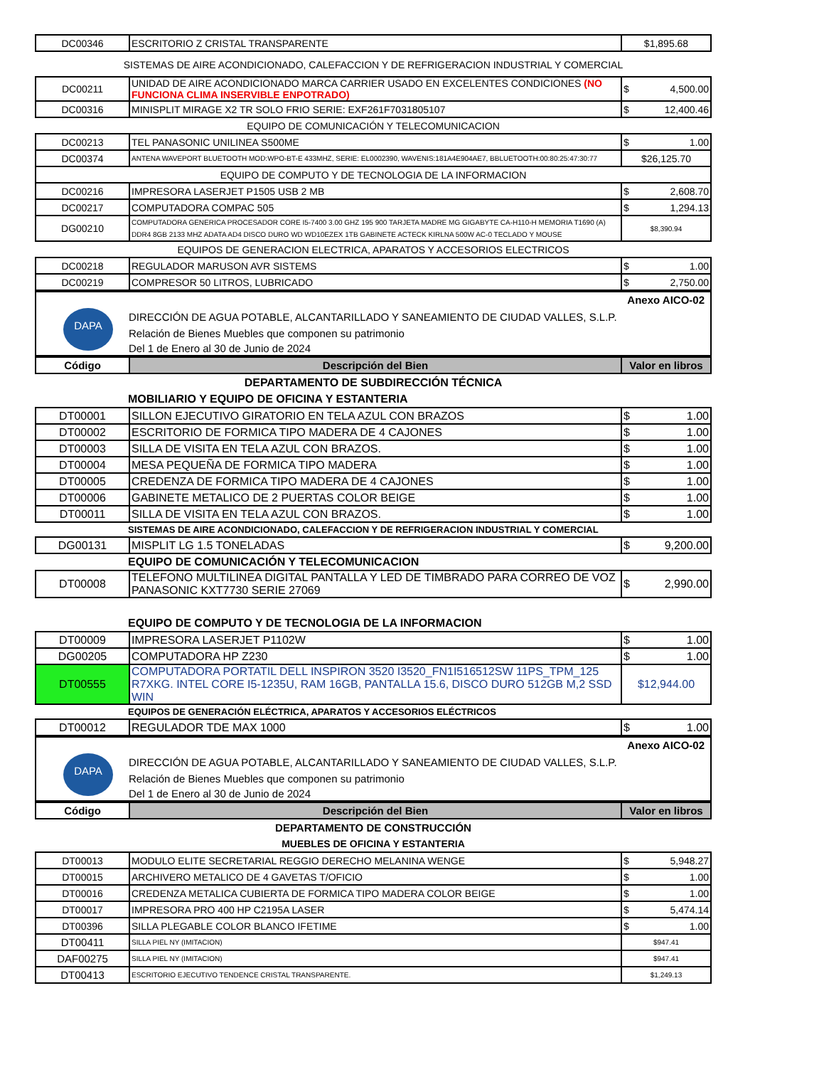| DC00346 | ESCRITORIO Z CRISTAL TRANSPARENTE | $1,895.68 |
SISTEMAS DE AIRE ACONDICIONADO, CALEFACCION Y DE REFRIGERACION INDUSTRIAL Y COMERCIAL
| DC00211 | UNIDAD DE AIRE ACONDICIONADO MARCA CARRIER USADO EN EXCELENTES CONDICIONES (NO FUNCIONA CLIMA INSERVIBLE ENPOTRADO) | $ 4,500.00 |
| DC00316 | MINISPLIT MIRAGE X2 TR SOLO FRIO SERIE: EXF261F7031805107 | $ 12,400.46 |
| EQUIPO DE COMUNICACIÓN Y TELECOMUNICACION | | |
| DC00213 | TEL PANASONIC UNILINEA S500ME | $ 1.00 |
| DC00374 | ANTENA WAVEPORT BLUETOOTH MOD:WPO-BT-E 433MHZ, SERIE: EL0002390, WAVENIS:181A4E904AE7, BBLUETOOTH:00:80:25:47:30:77 | $26,125.70 |
| EQUIPO DE COMPUTO Y DE TECNOLOGIA DE LA INFORMACION | | |
| DC00216 | IMPRESORA LASERJET P1505 USB 2 MB | $ 2,608.70 |
| DC00217 | COMPUTADORA COMPAC 505 | $ 1,294.13 |
| DG00210 | COMPUTADORA GENERICA PROCESADOR CORE I5-7400 3.00 GHZ 195 900 TARJETA MADRE MG GIGABYTE CA-H110-H MEMORIA T1690 (A) DDR4 8GB 2133 MHZ ADATA AD4 DISCO DURO WD WD10EZEX 1TB GABINETE ACTECK KIRLNA 500W AC-0 TECLADO Y MOUSE | $8,390.94 |
| EQUIPOS DE GENERACION ELECTRICA, APARATOS Y ACCESORIOS ELECTRICOS | | |
| DC00218 | REGULADOR MARUSON AVR SISTEMS | $ 1.00 |
| DC00219 | COMPRESOR 50 LITROS, LUBRICADO | $ 2,750.00 |
DAPA
Anexo AICO-02
DIRECCIÓN DE AGUA POTABLE, ALCANTARILLADO Y SANEAMIENTO DE CIUDAD VALLES, S.L.P.
Relación de Bienes Muebles que componen su patrimonio
Del 1 de Enero al 30 de Junio de 2024
| Código | Descripción del Bien | Valor en libros |
DEPARTAMENTO DE SUBDIRECCIÓN TÉCNICA
MOBILIARIO Y EQUIPO DE OFICINA Y ESTANTERIA
| DT00001 | SILLON EJECUTIVO GIRATORIO EN TELA AZUL CON BRAZOS | $ 1.00 |
| DT00002 | ESCRITORIO DE FORMICA TIPO MADERA DE 4 CAJONES | $ 1.00 |
| DT00003 | SILLA DE VISITA EN TELA AZUL CON BRAZOS. | $ 1.00 |
| DT00004 | MESA PEQUEÑA DE FORMICA TIPO MADERA | $ 1.00 |
| DT00005 | CREDENZA DE FORMICA TIPO MADERA DE 4 CAJONES | $ 1.00 |
| DT00006 | GABINETE METALICO DE 2 PUERTAS COLOR BEIGE | $ 1.00 |
| DT00011 | SILLA DE VISITA EN TELA AZUL CON BRAZOS. | $ 1.00 |
SISTEMAS DE AIRE ACONDICIONADO, CALEFACCION Y DE REFRIGERACION INDUSTRIAL Y COMERCIAL
| DG00131 | MISPLIT LG 1.5 TONELADAS | $ 9,200.00 |
EQUIPO DE COMUNICACIÓN Y TELECOMUNICACION
| DT00008 | TELEFONO MULTILINEA DIGITAL PANTALLA Y LED DE TIMBRADO PARA CORREO DE VOZ PANASONIC KXT7730 SERIE 27069 | $ 2,990.00 |
EQUIPO DE COMPUTO Y DE TECNOLOGIA DE LA INFORMACION
| DT00009 | IMPRESORA LASERJET P1102W | $ 1.00 |
| DG00205 | COMPUTADORA HP Z230 | $ 1.00 |
| DT00555 | COMPUTADORA PORTATIL DELL INSPIRON 3520 I3520_FN1I516512SW 11PS_TPM_125 R7XKG. INTEL CORE I5-1235U, RAM 16GB, PANTALLA 15.6, DISCO DURO 512GB M,2 SSD WIN | $12,944.00 |
EQUIPOS DE GENERACIÓN ELÉCTRICA, APARATOS Y ACCESORIOS ELÉCTRICOS
| DT00012 | REGULADOR TDE MAX 1000 | $ 1.00 |
DAPA
Anexo AICO-02
DIRECCIÓN DE AGUA POTABLE, ALCANTARILLADO Y SANEAMIENTO DE CIUDAD VALLES, S.L.P.
Relación de Bienes Muebles que componen su patrimonio
Del 1 de Enero al 30 de Junio de 2024
| Código | Descripción del Bien | Valor en libros |
DEPARTAMENTO DE CONSTRUCCIÓN
MUEBLES DE OFICINA Y ESTANTERIA
| DT00013 | MODULO ELITE SECRETARIAL REGGIO DERECHO MELANINA WENGE | $ 5,948.27 |
| DT00015 | ARCHIVERO METALICO DE 4 GAVETAS T/OFICIO | $ 1.00 |
| DT00016 | CREDENZA METALICA CUBIERTA DE FORMICA TIPO MADERA COLOR BEIGE | $ 1.00 |
| DT00017 | IMPRESORA PRO 400 HP C2195A LASER | $ 5,474.14 |
| DT00396 | SILLA PLEGABLE COLOR BLANCO IFETIME | $ 1.00 |
| DT00411 | SILLA PIEL NY (IMITACION) | $947.41 |
| DAF00275 | SILLA PIEL NY (IMITACION) | $947.41 |
| DT00413 | ESCRITORIO EJECUTIVO TENDENCE CRISTAL TRANSPARENTE. | $1,249.13 |